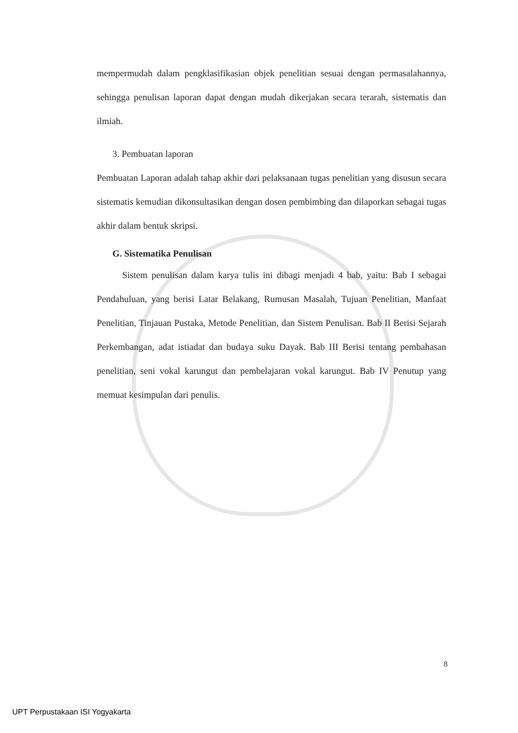mempermudah dalam pengklasifikasian objek penelitian sesuai dengan permasalahannya, sehingga penulisan laporan dapat dengan mudah dikerjakan secara terarah, sistematis dan ilmiah.
3. Pembuatan laporan
Pembuatan Laporan adalah tahap akhir dari pelaksanaan tugas penelitian yang disusun secara sistematis kemudian dikonsultasikan dengan dosen pembimbing dan dilaporkan sebagai tugas akhir dalam bentuk skripsi.
G. Sistematika Penulisan
Sistem penulisan dalam karya tulis ini dibagi menjadi 4 bab, yaitu: Bab I sebagai Pendahuluan, yang berisi Latar Belakang, Rumusan Masalah, Tujuan Penelitian, Manfaat Penelitian, Tinjauan Pustaka, Metode Penelitian, dan Sistem Penulisan. Bab II Berisi Sejarah Perkembangan, adat istiadat dan budaya suku Dayak. Bab III Berisi tentang pembahasan penelitian, seni vokal karungut dan pembelajaran vokal karungut. Bab IV Penutup yang memuat kesimpulan dari penulis.
8
UPT Perpustakaan ISI Yogyakarta